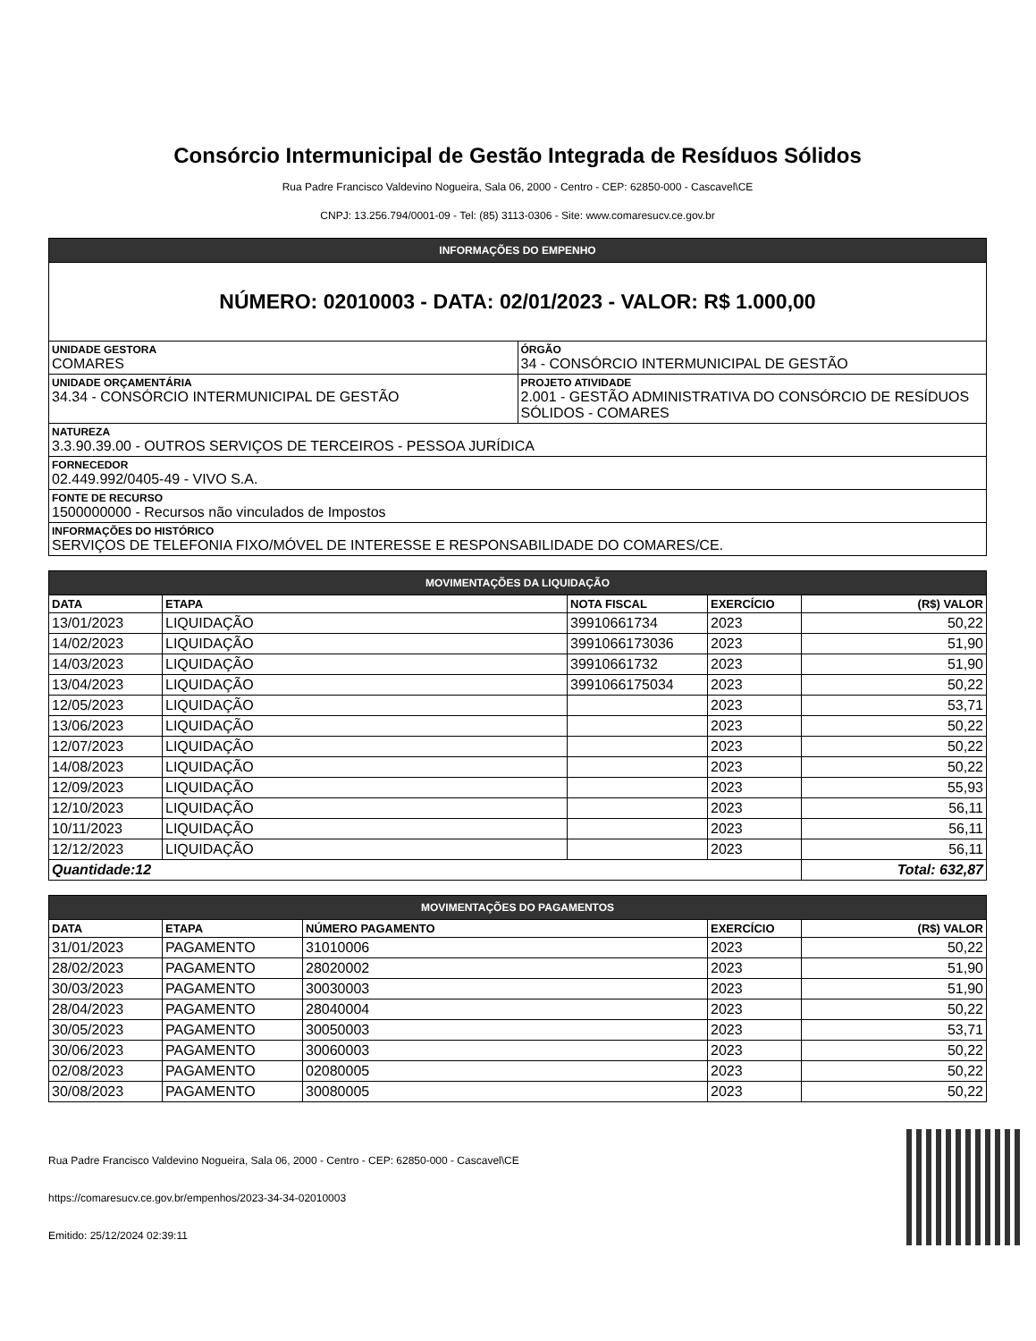Consórcio Intermunicipal de Gestão Integrada de Resíduos Sólidos
Rua Padre Francisco Valdevino Nogueira, Sala 06, 2000 - Centro - CEP: 62850-000 - Cascavel\CE
CNPJ: 13.256.794/0001-09 - Tel: (85) 3113-0306 - Site: www.comaresucv.ce.gov.br
| INFORMAÇÕES DO EMPENHO | |
| NÚMERO: 02010003 - DATA: 02/01/2023 - VALOR: R$ 1.000,00 | |
| UNIDADE GESTORA COMARES | ÓRGÃO 34 - CONSÓRCIO INTERMUNICIPAL DE GESTÃO |
| UNIDADE ORÇAMENTÁRIA 34.34 - CONSÓRCIO INTERMUNICIPAL DE GESTÃO | PROJETO ATIVIDADE 2.001 - GESTÃO ADMINISTRATIVA DO CONSÓRCIO DE RESÍDUOS SÓLIDOS - COMARES |
| NATUREZA 3.3.90.39.00 - OUTROS SERVIÇOS DE TERCEIROS - PESSOA JURÍDICA | |
| FORNECEDOR 02.449.992/0405-49 - VIVO S.A. | |
| FONTE DE RECURSO 1500000000 - Recursos não vinculados de Impostos | |
| INFORMAÇÕES DO HISTÓRICO SERVIÇOS DE TELEFONIA FIXO/MÓVEL DE INTERESSE E RESPONSABILIDADE DO COMARES/CE. | |
| MOVIMENTAÇÕES DA LIQUIDAÇÃO | | | | |
| DATA | ETAPA | NOTA FISCAL | EXERCÍCIO | (R$) VALOR |
| 13/01/2023 | LIQUIDAÇÃO | 39910661734 | 2023 | 50,22 |
| 14/02/2023 | LIQUIDAÇÃO | 3991066173036 | 2023 | 51,90 |
| 14/03/2023 | LIQUIDAÇÃO | 39910661732 | 2023 | 51,90 |
| 13/04/2023 | LIQUIDAÇÃO | 3991066175034 | 2023 | 50,22 |
| 12/05/2023 | LIQUIDAÇÃO | | 2023 | 53,71 |
| 13/06/2023 | LIQUIDAÇÃO | | 2023 | 50,22 |
| 12/07/2023 | LIQUIDAÇÃO | | 2023 | 50,22 |
| 14/08/2023 | LIQUIDAÇÃO | | 2023 | 50,22 |
| 12/09/2023 | LIQUIDAÇÃO | | 2023 | 55,93 |
| 12/10/2023 | LIQUIDAÇÃO | | 2023 | 56,11 |
| 10/11/2023 | LIQUIDAÇÃO | | 2023 | 56,11 |
| 12/12/2023 | LIQUIDAÇÃO | | 2023 | 56,11 |
| Quantidade:12 | | | | Total: 632,87 |
| MOVIMENTAÇÕES DO PAGAMENTOS | | | | |
| DATA | ETAPA | NÚMERO PAGAMENTO | EXERCÍCIO | (R$) VALOR |
| 31/01/2023 | PAGAMENTO | 31010006 | 2023 | 50,22 |
| 28/02/2023 | PAGAMENTO | 28020002 | 2023 | 51,90 |
| 30/03/2023 | PAGAMENTO | 30030003 | 2023 | 51,90 |
| 28/04/2023 | PAGAMENTO | 28040004 | 2023 | 50,22 |
| 30/05/2023 | PAGAMENTO | 30050003 | 2023 | 53,71 |
| 30/06/2023 | PAGAMENTO | 30060003 | 2023 | 50,22 |
| 02/08/2023 | PAGAMENTO | 02080005 | 2023 | 50,22 |
| 30/08/2023 | PAGAMENTO | 30080005 | 2023 | 50,22 |
Rua Padre Francisco Valdevino Nogueira, Sala 06, 2000 - Centro - CEP: 62850-000 - Cascavel\CE
https://comaresucv.ce.gov.br/empenhos/2023-34-34-02010003
Emitido: 25/12/2024 02:39:11